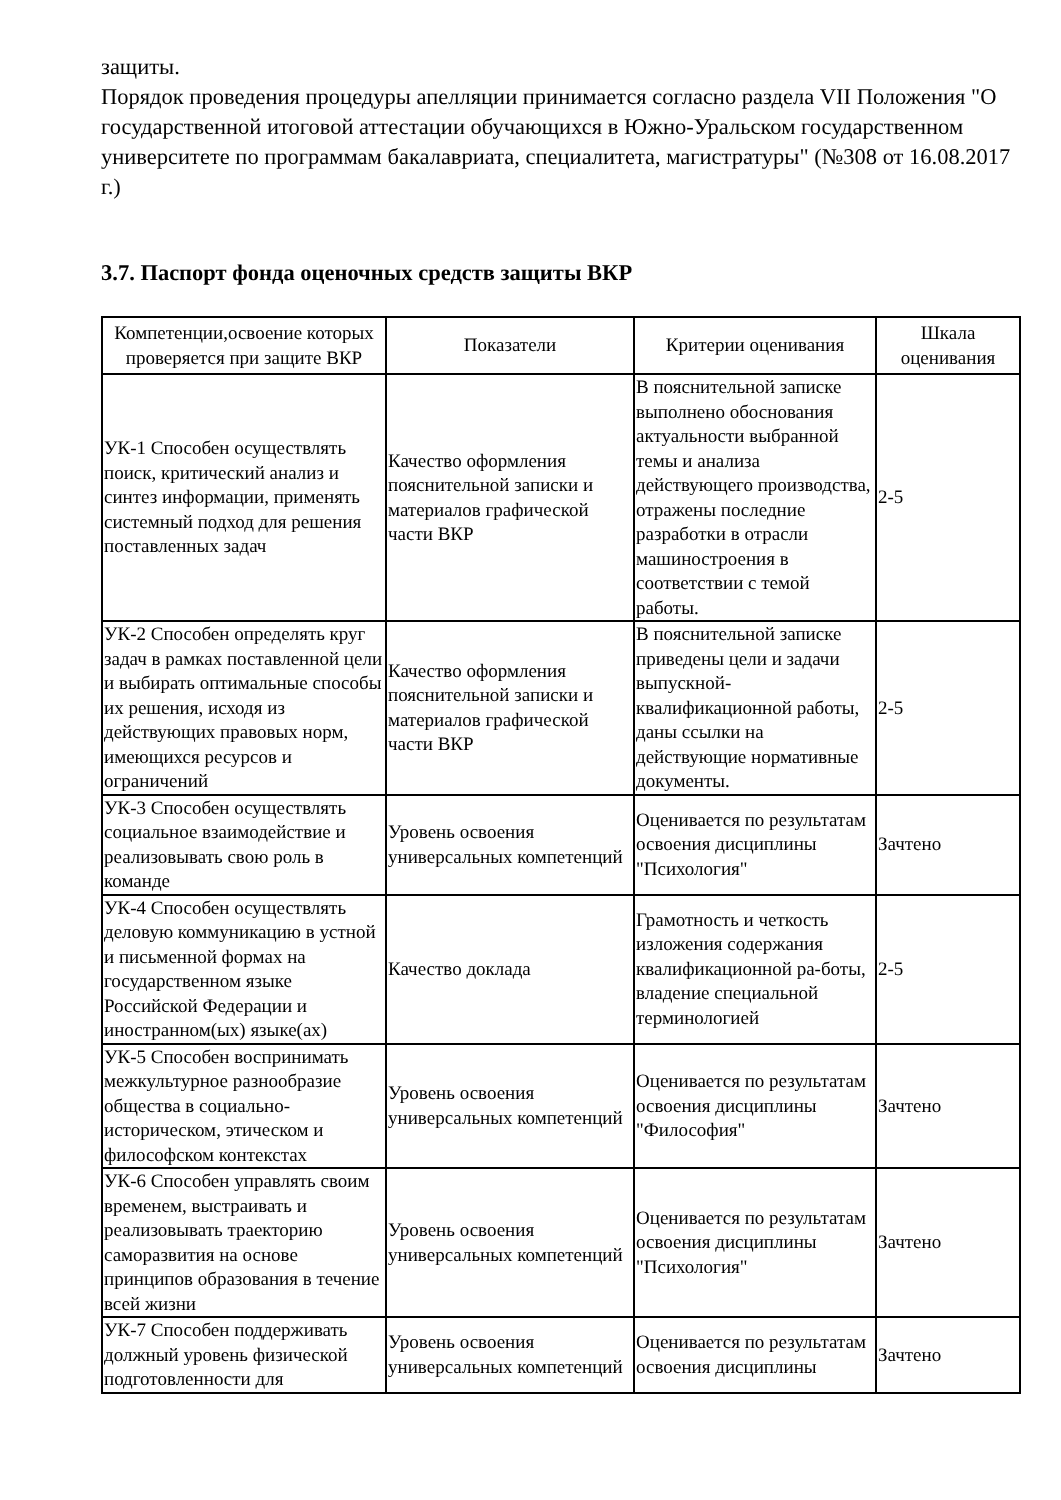защиты.
Порядок проведения процедуры апелляции принимается согласно раздела VII Положения "О государственной итоговой аттестации обучающихся в Южно-Уральском государственном университете по программам бакалавриата, специалитета, магистратуры" (№308 от 16.08.2017 г.)
3.7. Паспорт фонда оценочных средств защиты ВКР
| Компетенции,освоение которых проверяется при защите ВКР | Показатели | Критерии оценивания | Шкала оценивания |
| --- | --- | --- | --- |
| УК-1 Способен осуществлять поиск, критический анализ и синтез информации, применять системный подход для решения поставленных задач | Качество оформления пояснительной записки и материалов графической части ВКР | В пояснительной записке выполнено обоснования актуальности выбранной темы и анализа действующего производства, отражены последние разработки в отрасли машиностроения в соответствии с темой работы. | 2-5 |
| УК-2 Способен определять круг задач в рамках поставленной цели и выбирать оптимальные способы их решения, исходя из действующих правовых норм, имеющихся ресурсов и ограничений | Качество оформления пояснительной записки и материалов графической части ВКР | В пояснительной записке приведены цели и задачи выпускной-квалификационной работы, даны ссылки на действующие нормативные документы. | 2-5 |
| УК-3 Способен осуществлять социальное взаимодействие и реализовывать свою роль в команде | Уровень освоения универсальных компетенций | Оценивается по результатам освоения дисциплины "Психология" | Зачтено |
| УК-4 Способен осуществлять деловую коммуникацию в устной и письменной формах на государственном языке Российской Федерации и иностранном(ых) языке(ах) | Качество доклада | Грамотность и четкость изложения содержания квалификационной ра-боты, владение специальной терминологией | 2-5 |
| УК-5 Способен воспринимать межкультурное разнообразие общества в социально-историческом, этическом и философском контекстах | Уровень освоения универсальных компетенций | Оценивается по результатам освоения дисциплины "Философия" | Зачтено |
| УК-6 Способен управлять своим временем, выстраивать и реализовывать траекторию саморазвития на основе принципов образования в течение всей жизни | Уровень освоения универсальных компетенций | Оценивается по результатам освоения дисциплины "Психология" | Зачтено |
| УК-7 Способен поддерживать должный уровень физической подготовленности для | Уровень освоения универсальных компетенций | Оценивается по результатам освоения дисциплины | Зачтено |